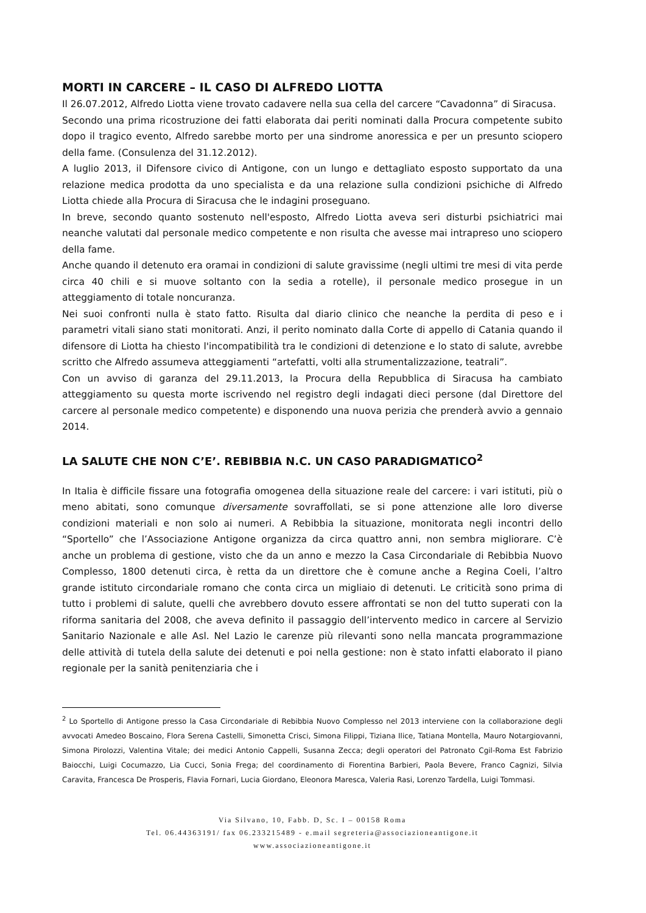MORTI IN CARCERE – IL CASO DI ALFREDO LIOTTA
Il 26.07.2012, Alfredo Liotta viene trovato cadavere nella sua cella del carcere “Cavadonna” di Siracusa.
Secondo una prima ricostruzione dei fatti elaborata dai periti nominati dalla Procura competente subito dopo il tragico evento, Alfredo sarebbe morto per una sindrome anoressica e per un presunto sciopero della fame. (Consulenza del 31.12.2012).
A luglio 2013, il Difensore civico di Antigone, con un lungo e dettagliato esposto supportato da una relazione medica prodotta da uno specialista e da una relazione sulla condizioni psichiche di Alfredo Liotta chiede alla Procura di Siracusa che le indagini proseguano.
In breve, secondo quanto sostenuto nell'esposto, Alfredo Liotta aveva seri disturbi psichiatrici mai neanche valutati dal personale medico competente e non risulta che avesse mai intrapreso uno sciopero della fame.
Anche quando il detenuto era oramai in condizioni di salute gravissime (negli ultimi tre mesi di vita perde circa 40 chili e si muove soltanto con la sedia a rotelle), il personale medico prosegue in un atteggiamento di totale noncuranza.
Nei suoi confronti nulla è stato fatto. Risulta dal diario clinico che neanche la perdita di peso e i parametri vitali siano stati monitorati. Anzi, il perito nominato dalla Corte di appello di Catania quando il difensore di Liotta ha chiesto l'incompatibilità tra le condizioni di detenzione e lo stato di salute, avrebbe scritto che Alfredo assumeva atteggiamenti “artefatti, volti alla strumentalizzazione, teatrali”.
Con un avviso di garanza del 29.11.2013, la Procura della Repubblica di Siracusa ha cambiato atteggiamento su questa morte iscrivendo nel registro degli indagati dieci persone (dal Direttore del carcere al personale medico competente) e disponendo una nuova perizia che prenderà avvio a gennaio 2014.
LA SALUTE CHE NON C’E’. REBIBBIA N.C. UN CASO PARADIGMATICO<sup>2</sup>
In Italia è difficile fissare una fotografia omogenea della situazione reale del carcere: i vari istituti, più o meno abitati, sono comunque diversamente sovraffollati, se si pone attenzione alle loro diverse condizioni materiali e non solo ai numeri. A Rebibbia la situazione, monitorata negli incontri dello “Sportello” che l’Associazione Antigone organizza da circa quattro anni, non sembra migliorare. C’è anche un problema di gestione, visto che da un anno e mezzo la Casa Circondariale di Rebibbia Nuovo Complesso, 1800 detenuti circa, è retta da un direttore che è comune anche a Regina Coeli, l’altro grande istituto circondariale romano che conta circa un migliaio di detenuti. Le criticità sono prima di tutto i problemi di salute, quelli che avrebbero dovuto essere affrontati se non del tutto superati con la riforma sanitaria del 2008, che aveva definito il passaggio dell’intervento medico in carcere al Servizio Sanitario Nazionale e alle Asl. Nel Lazio le carenze più rilevanti sono nella mancata programmazione delle attività di tutela della salute dei detenuti e poi nella gestione: non è stato infatti elaborato il piano regionale per la sanità penitenziaria che i
<sup>2</sup> Lo Sportello di Antigone presso la Casa Circondariale di Rebibbia Nuovo Complesso nel 2013 interviene con la collaborazione degli avvocati Amedeo Boscaino, Flora Serena Castelli, Simonetta Crisci, Simona Filippi, Tiziana Ilice, Tatiana Montella, Mauro Notargiovanni, Simona Pirolozzi, Valentina Vitale; dei medici Antonio Cappelli, Susanna Zecca; degli operatori del Patronato Cgil-Roma Est Fabrizio Baiocchi, Luigi Cocumazzo, Lia Cucci, Sonia Frega; del coordinamento di Fiorentina Barbieri, Paola Bevere, Franco Cagnizi, Silvia Caravita, Francesca De Prosperis, Flavia Fornari, Lucia Giordano, Eleonora Maresca, Valeria Rasi, Lorenzo Tardella, Luigi Tommasi.
Via Silvano, 10, Fabb. D, Sc. I – 00158 Roma
Tel. 06.44363191/ fax 06.233215489 - e.mail segreteria@associazioneantigone.it
www.associazioneantigone.it